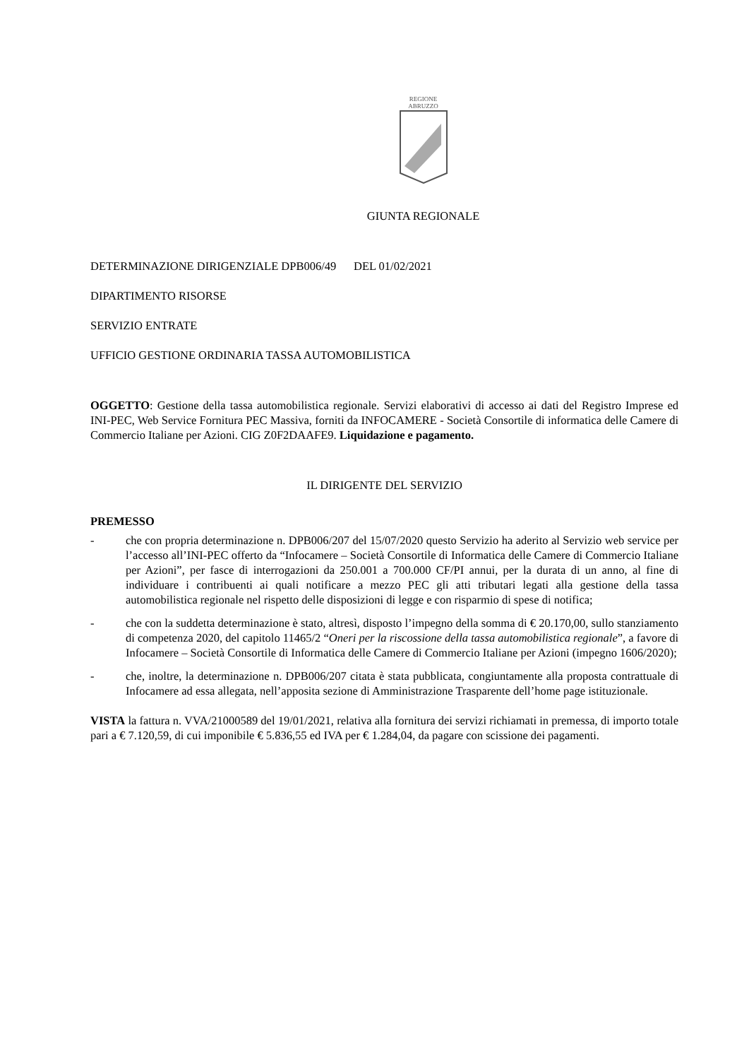REGIONE
ABRUZZO
GIUNTA REGIONALE
DETERMINAZIONE DIRIGENZIALE DPB006/49 DEL 01/02/2021
DIPARTIMENTO RISORSE
SERVIZIO ENTRATE
UFFICIO GESTIONE ORDINARIA TASSA AUTOMOBILISTICA
OGGETTO: Gestione della tassa automobilistica regionale. Servizi elaborativi di accesso ai dati del Registro Imprese ed INI-PEC, Web Service Fornitura PEC Massiva, forniti da INFOCAMERE - Società Consortile di informatica delle Camere di Commercio Italiane per Azioni. CIG Z0F2DAAFE9. Liquidazione e pagamento.
IL DIRIGENTE DEL SERVIZIO
PREMESSO
- che con propria determinazione n. DPB006/207 del 15/07/2020 questo Servizio ha aderito al Servizio web service per l’accesso all’INI-PEC offerto da “Infocamere – Società Consortile di Informatica delle Camere di Commercio Italiane per Azioni”, per fasce di interrogazioni da 250.001 a 700.000 CF/PI annui, per la durata di un anno, al fine di individuare i contribuenti ai quali notificare a mezzo PEC gli atti tributari legati alla gestione della tassa automobilistica regionale nel rispetto delle disposizioni di legge e con risparmio di spese di notifica;
- che con la suddetta determinazione è stato, altresì, disposto l’impegno della somma di € 20.170,00, sullo stanziamento di competenza 2020, del capitolo 11465/2 “Oneri per la riscossione della tassa automobilistica regionale”, a favore di Infocamere – Società Consortile di Informatica delle Camere di Commercio Italiane per Azioni (impegno 1606/2020);
- che, inoltre, la determinazione n. DPB006/207 citata è stata pubblicata, congiuntamente alla proposta contrattuale di Infocamere ad essa allegata, nell’apposita sezione di Amministrazione Trasparente dell’home page istituzionale.
VISTA la fattura n. VVA/21000589 del 19/01/2021, relativa alla fornitura dei servizi richiamati in premessa, di importo totale pari a € 7.120,59, di cui imponibile € 5.836,55 ed IVA per € 1.284,04, da pagare con scissione dei pagamenti.